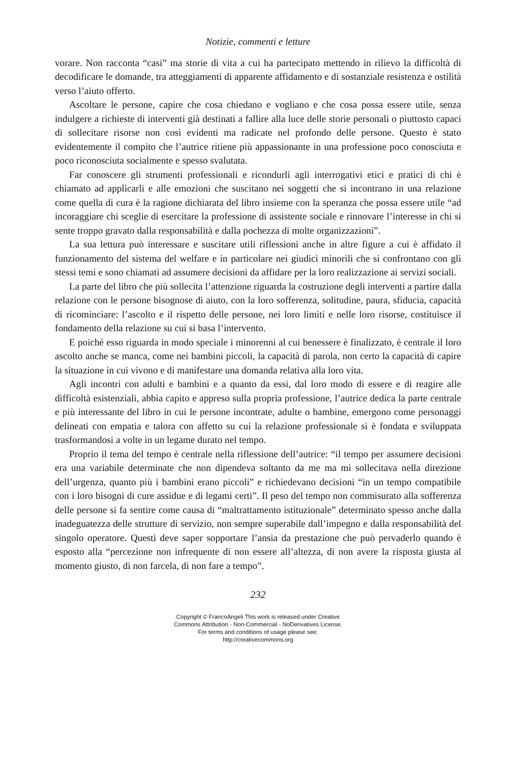Notizie, commenti e letture
vorare. Non racconta “casi” ma storie di vita a cui ha partecipato mettendo in rilievo la difficoltà di decodificare le domande, tra atteggiamenti di apparente affidamento e di sostanziale resistenza e ostilità verso l’aiuto offerto.
Ascoltare le persone, capire che cosa chiedano e vogliano e che cosa possa essere utile, senza indulgere a richieste di interventi già destinati a fallire alla luce delle storie personali o piuttosto capaci di sollecitare risorse non così evidenti ma radicate nel profondo delle persone. Questo è stato evidentemente il compito che l’autrice ritiene più appassionante in una professione poco conosciuta e poco riconosciuta socialmente e spesso svalutata.
Far conoscere gli strumenti professionali e ricondurli agli interrogativi etici e pratici di chi è chiamato ad applicarli e alle emozioni che suscitano nei soggetti che si incontrano in una relazione come quella di cura è la ragione dichiarata del libro insieme con la speranza che possa essere utile “ad incoraggiare chi sceglie di esercitare la professione di assistente sociale e rinnovare l’interesse in chi si sente troppo gravato dalla responsabilità e dalla pochezza di molte organizzazioni”.
La sua lettura può interessare e suscitare utili riflessioni anche in altre figure a cui è affidato il funzionamento del sistema del welfare e in particolare nei giudici minorili che si confrontano con gli stessi temi e sono chiamati ad assumere decisioni da affidare per la loro realizzazione ai servizi sociali.
La parte del libro che più sollecita l’attenzione riguarda la costruzione degli interventi a partire dalla relazione con le persone bisognose di aiuto, con la loro sofferenza, solitudine, paura, sfiducia, capacità di ricominciare: l’ascolto e il rispetto delle persone, nei loro limiti e nelle loro risorse, costituisce il fondamento della relazione su cui si basa l’intervento.
E poiché esso riguarda in modo speciale i minorenni al cui benessere è finalizzato, è centrale il loro ascolto anche se manca, come nei bambini piccoli, la capacità di parola, non certo la capacità di capire la situazione in cui vivono e di manifestare una domanda relativa alla loro vita.
Agli incontri con adulti e bambini e a quanto da essi, dal loro modo di essere e di reagire alle difficoltà esistenziali, abbia capito e appreso sulla propria professione, l’autrice dedica la parte centrale e più interessante del libro in cui le persone incontrate, adulte o bambine, emergono come personaggi delineati con empatia e talora con affetto su cui la relazione professionale si è fondata e sviluppata trasformandosi a volte in un legame durato nel tempo.
Proprio il tema del tempo è centrale nella riflessione dell’autrice: “il tempo per assumere decisioni era una variabile determinate che non dipendeva soltanto da me ma mi sollecitava nella direzione dell’urgenza, quanto più i bambini erano piccoli” e richiedevano decisioni “in un tempo compatibile con i loro bisogni di cure assidue e di legami certi”. Il peso del tempo non commisurato alla sofferenza delle persone si fa sentire come causa di “maltrattamento istituzionale” determinato spesso anche dalla inadeguatezza delle strutture di servizio, non sempre superabile dall’impegno e dalla responsabilità del singolo operatore. Questi deve saper sopportare l’ansia da prestazione che può pervaderlo quando è esposto alla “percezione non infrequente di non essere all’altezza, di non avere la risposta giusta al momento giusto, di non farcela, di non fare a tempo”.
232
Copyright © FrancoAngeli This work is released under Creative
Commons Attribution - Non-Commercial - NoDerivatives License.
For terms and conditions of usage please see:
http://creativecommons.org